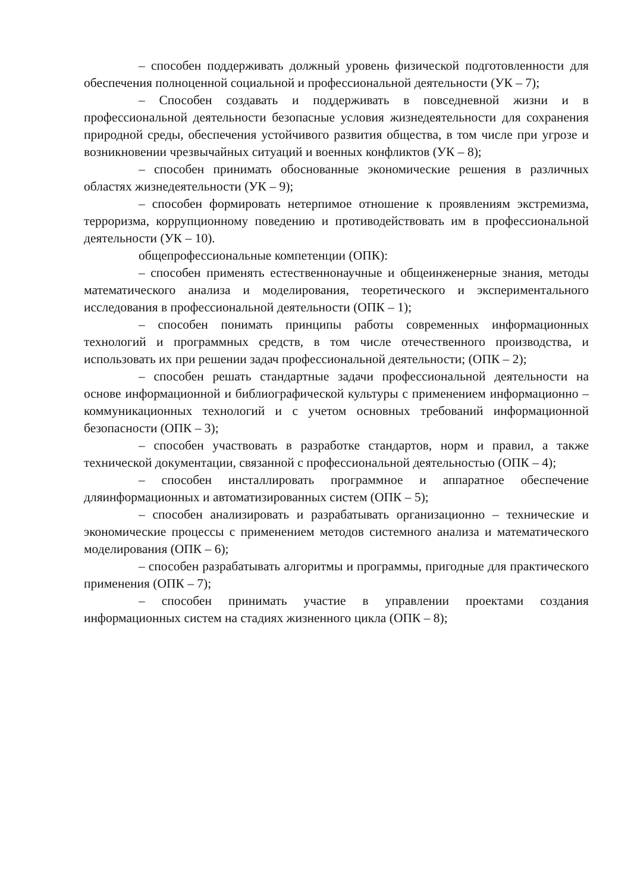– способен поддерживать должный уровень физической подготовленности для обеспечения полноценной социальной и профессиональной деятельности (УК – 7);
– Способен создавать и поддерживать в повседневной жизни и в профессиональной деятельности безопасные условия жизнедеятельности для сохранения природной среды, обеспечения устойчивого развития общества, в том числе при угрозе и возникновении чрезвычайных ситуаций и военных конфликтов (УК – 8);
– способен принимать обоснованные экономические решения в различных областях жизнедеятельности (УК – 9);
– способен формировать нетерпимое отношение к проявлениям экстремизма, терроризма, коррупционному поведению и противодействовать им в профессиональной деятельности (УК – 10).
общепрофессиональные компетенции (ОПК):
– способен применять естественнонаучные и общеинженерные знания, методы математического анализа и моделирования, теоретического и экспериментального исследования в профессиональной деятельности (ОПК – 1);
– способен понимать принципы работы современных информационных технологий и программных средств, в том числе отечественного производства, и использовать их при решении задач профессиональной деятельности; (ОПК – 2);
– способен решать стандартные задачи профессиональной деятельности на основе информационной и библиографической культуры с применением информационно – коммуникационных технологий и с учетом основных требований информационной безопасности (ОПК – 3);
– способен участвовать в разработке стандартов, норм и правил, а также технической документации, связанной с профессиональной деятельностью (ОПК – 4);
– способен инсталлировать программное и аппаратное обеспечение дляинформационных и автоматизированных систем (ОПК – 5);
– способен анализировать и разрабатывать организационно – технические и экономические процессы с применением методов системного анализа и математического моделирования (ОПК – 6);
– способен разрабатывать алгоритмы и программы, пригодные для практического применения (ОПК – 7);
– способен принимать участие в управлении проектами создания информационных систем на стадиях жизненного цикла (ОПК – 8);